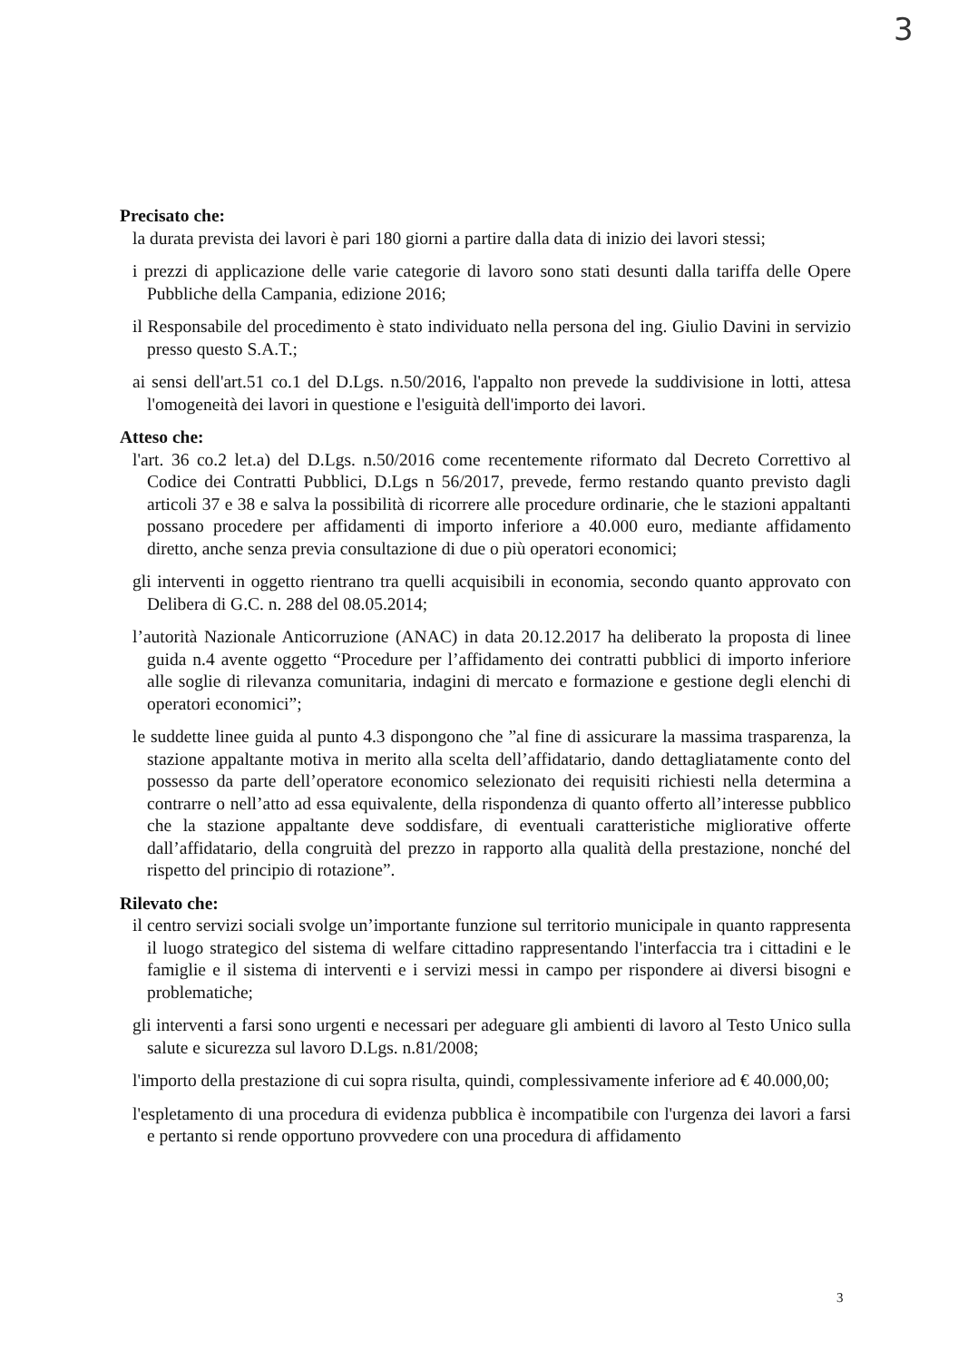3
Precisato che:
la durata prevista dei lavori è pari 180 giorni a partire dalla data di inizio dei lavori stessi;
i prezzi di applicazione delle varie categorie di lavoro sono stati desunti dalla tariffa delle Opere Pubbliche della Campania, edizione 2016;
il Responsabile del procedimento è stato individuato nella persona del ing. Giulio Davini in servizio presso questo S.A.T.;
ai sensi dell'art.51 co.1 del D.Lgs. n.50/2016, l'appalto non prevede la suddivisione in lotti, attesa l'omogeneità dei lavori in questione e l'esiguità dell'importo dei lavori.
Atteso che:
l'art. 36 co.2 let.a) del D.Lgs. n.50/2016 come recentemente riformato dal Decreto Correttivo al Codice dei Contratti Pubblici, D.Lgs n 56/2017, prevede, fermo restando quanto previsto dagli articoli 37 e 38 e salva la possibilità di ricorrere alle procedure ordinarie, che le stazioni appaltanti possano procedere per affidamenti di importo inferiore a 40.000 euro, mediante affidamento diretto, anche senza previa consultazione di due o più operatori economici;
gli interventi in oggetto rientrano tra quelli acquisibili in economia, secondo quanto approvato con Delibera di G.C. n. 288 del 08.05.2014;
l’autorità Nazionale Anticorruzione (ANAC) in data 20.12.2017 ha deliberato la proposta di linee guida n.4 avente oggetto “Procedure per l’affidamento dei contratti pubblici di importo inferiore alle soglie di rilevanza comunitaria, indagini di mercato e formazione e gestione degli elenchi di operatori economici”;
le suddette linee guida al punto 4.3 dispongono che ”al fine di assicurare la massima trasparenza, la stazione appaltante motiva in merito alla scelta dell’affidatario, dando dettagliatamente conto del possesso da parte dell’operatore economico selezionato dei requisiti richiesti nella determina a contrarre o nell’atto ad essa equivalente, della rispondenza di quanto offerto all’interesse pubblico che la stazione appaltante deve soddisfare, di eventuali caratteristiche migliorative offerte dall’affidatario, della congruità del prezzo in rapporto alla qualità della prestazione, nonché del rispetto del principio di rotazione”.
Rilevato che:
il centro servizi sociali svolge un’importante funzione sul territorio municipale in quanto rappresenta il luogo strategico del sistema di welfare cittadino rappresentando l'interfaccia tra i cittadini e le famiglie e il sistema di interventi e i servizi messi in campo per rispondere ai diversi bisogni e problematiche;
gli interventi a farsi sono urgenti e necessari per adeguare gli ambienti di lavoro al Testo Unico sulla salute e sicurezza sul lavoro D.Lgs. n.81/2008;
l'importo della prestazione di cui sopra risulta, quindi, complessivamente inferiore ad € 40.000,00;
l'espletamento di una procedura di evidenza pubblica è incompatibile con l'urgenza dei lavori a farsi e pertanto si rende opportuno provvedere con una procedura di affidamento
3